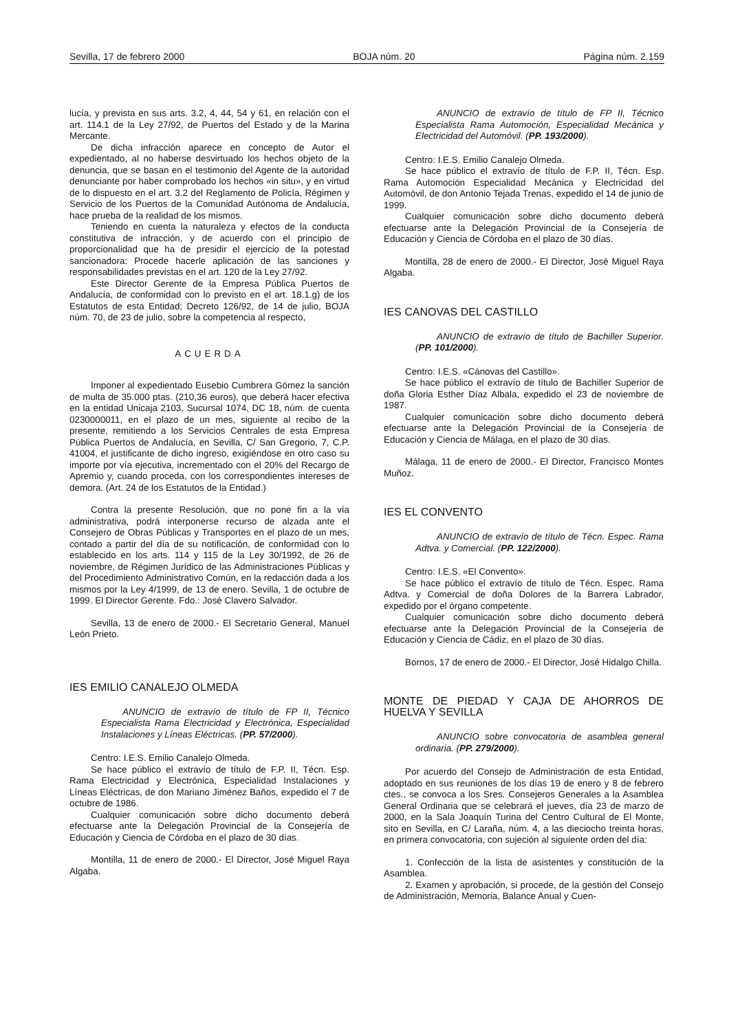Sevilla, 17 de febrero 2000 BOJA núm. 20 Página núm. 2.159
lucía, y prevista en sus arts. 3.2, 4, 44, 54 y 61, en relación con el art. 114.1 de la Ley 27/92, de Puertos del Estado y de la Marina Mercante.
De dicha infracción aparece en concepto de Autor el expedientado, al no haberse desvirtuado los hechos objeto de la denuncia, que se basan en el testimonio del Agente de la autoridad denunciante por haber comprobado los hechos «in situ», y en virtud de lo dispuesto en el art. 3.2 del Reglamento de Policía, Régimen y Servicio de los Puertos de la Comunidad Autónoma de Andalucía, hace prueba de la realidad de los mismos.
Teniendo en cuenta la naturaleza y efectos de la conducta constitutiva de infracción, y de acuerdo con el principio de proporcionalidad que ha de presidir el ejercicio de la potestad sancionadora: Procede hacerle aplicación de las sanciones y responsabilidades previstas en el art. 120 de la Ley 27/92.
Este Director Gerente de la Empresa Pública Puertos de Andalucía, de conformidad con lo previsto en el art. 18.1.g) de los Estatutos de esta Entidad; Decreto 126/92, de 14 de julio, BOJA núm. 70, de 23 de julio, sobre la competencia al respecto,
ACUERDA
Imponer al expedientado Eusebio Cumbrera Gómez la sanción de multa de 35.000 ptas. (210,36 euros), que deberá hacer efectiva en la entidad Unicaja 2103, Sucursal 1074, DC 18, núm. de cuenta 0230000011, en el plazo de un mes, siguiente al recibo de la presente, remitiendo a los Servicios Centrales de esta Empresa Pública Puertos de Andalucía, en Sevilla, C/ San Gregorio, 7, C.P. 41004, el justificante de dicho ingreso, exigiéndose en otro caso su importe por vía ejecutiva, incrementado con el 20% del Recargo de Apremio y, cuando proceda, con los correspondientes intereses de demora. (Art. 24 de los Estatutos de la Entidad.)
Contra la presente Resolución, que no pone fin a la vía administrativa, podrá interponerse recurso de alzada ante el Consejero de Obras Públicas y Transportes en el plazo de un mes, contado a partir del día de su notificación, de conformidad con lo establecido en los arts. 114 y 115 de la Ley 30/1992, de 26 de noviembre, de Régimen Jurídico de las Administraciones Públicas y del Procedimiento Administrativo Común, en la redacción dada a los mismos por la Ley 4/1999, de 13 de enero. Sevilla, 1 de octubre de 1999. El Director Gerente. Fdo.: José Clavero Salvador.
Sevilla, 13 de enero de 2000.- El Secretario General, Manuel León Prieto.
IES EMILIO CANALEJO OLMEDA
ANUNCIO de extravío de título de FP II, Técnico Especialista Rama Electricidad y Electrónica, Especialidad Instalaciones y Líneas Eléctricas. (PP. 57/2000).
Centro: I.E.S. Emilio Canalejo Olmeda.
Se hace público el extravío de título de F.P. II, Técn. Esp. Rama Electricidad y Electrónica, Especialidad Instalaciones y Líneas Eléctricas, de don Mariano Jiménez Baños, expedido el 7 de octubre de 1986.
Cualquier comunicación sobre dicho documento deberá efectuarse ante la Delegación Provincial de la Consejería de Educación y Ciencia de Córdoba en el plazo de 30 días.
Montilla, 11 de enero de 2000.- El Director, José Miguel Raya Algaba.
ANUNCIO de extravío de título de FP II, Técnico Especialista Rama Automoción, Especialidad Mecánica y Electricidad del Automóvil. (PP. 193/2000).
Centro: I.E.S. Emilio Canalejo Olmeda.
Se hace público el extravío de título de F.P. II, Técn. Esp. Rama Automoción Especialidad Mecánica y Electricidad del Automóvil, de don Antonio Tejada Trenas, expedido el 14 de junio de 1999.
Cualquier comunicación sobre dicho documento deberá efectuarse ante la Delegación Provincial de la Consejería de Educación y Ciencia de Córdoba en el plazo de 30 días.
Montilla, 28 de enero de 2000.- El Director, José Miguel Raya Algaba.
IES CANOVAS DEL CASTILLO
ANUNCIO de extravío de título de Bachiller Superior. (PP. 101/2000).
Centro: I.E.S. «Cánovas del Castillo».
Se hace público el extravío de título de Bachiller Superior de doña Gloria Esther Díaz Albala, expedido el 23 de noviembre de 1987.
Cualquier comunicación sobre dicho documento deberá efectuarse ante la Delegación Provincial de la Consejería de Educación y Ciencia de Málaga, en el plazo de 30 días.
Málaga, 11 de enero de 2000.- El Director, Francisco Montes Muñoz.
IES EL CONVENTO
ANUNCIO de extravío de título de Técn. Espec. Rama Adtva. y Comercial. (PP. 122/2000).
Centro: I.E.S. «El Convento».
Se hace público el extravío de título de Técn. Espec. Rama Adtva. y Comercial de doña Dolores de la Barrera Labrador, expedido por el órgano competente.
Cualquier comunicación sobre dicho documento deberá efectuarse ante la Delegación Provincial de la Consejería de Educación y Ciencia de Cádiz, en el plazo de 30 días.
Bornos, 17 de enero de 2000.- El Director, José Hidalgo Chilla.
MONTE DE PIEDAD Y CAJA DE AHORROS DE HUELVA Y SEVILLA
ANUNCIO sobre convocatoria de asamblea general ordinaria. (PP. 279/2000).
Por acuerdo del Consejo de Administración de esta Entidad, adoptado en sus reuniones de los días 19 de enero y 8 de febrero ctes., se convoca a los Sres. Consejeros Generales a la Asamblea General Ordinaria que se celebrará el jueves, día 23 de marzo de 2000, en la Sala Joaquín Turina del Centro Cultural de El Monte, sito en Sevilla, en C/ Laraña, núm. 4, a las dieciocho treinta horas, en primera convocatoria, con sujeción al siguiente orden del día:
1. Confección de la lista de asistentes y constitución de la Asamblea.
2. Examen y aprobación, si procede, de la gestión del Consejo de Administración, Memoria, Balance Anual y Cuen-